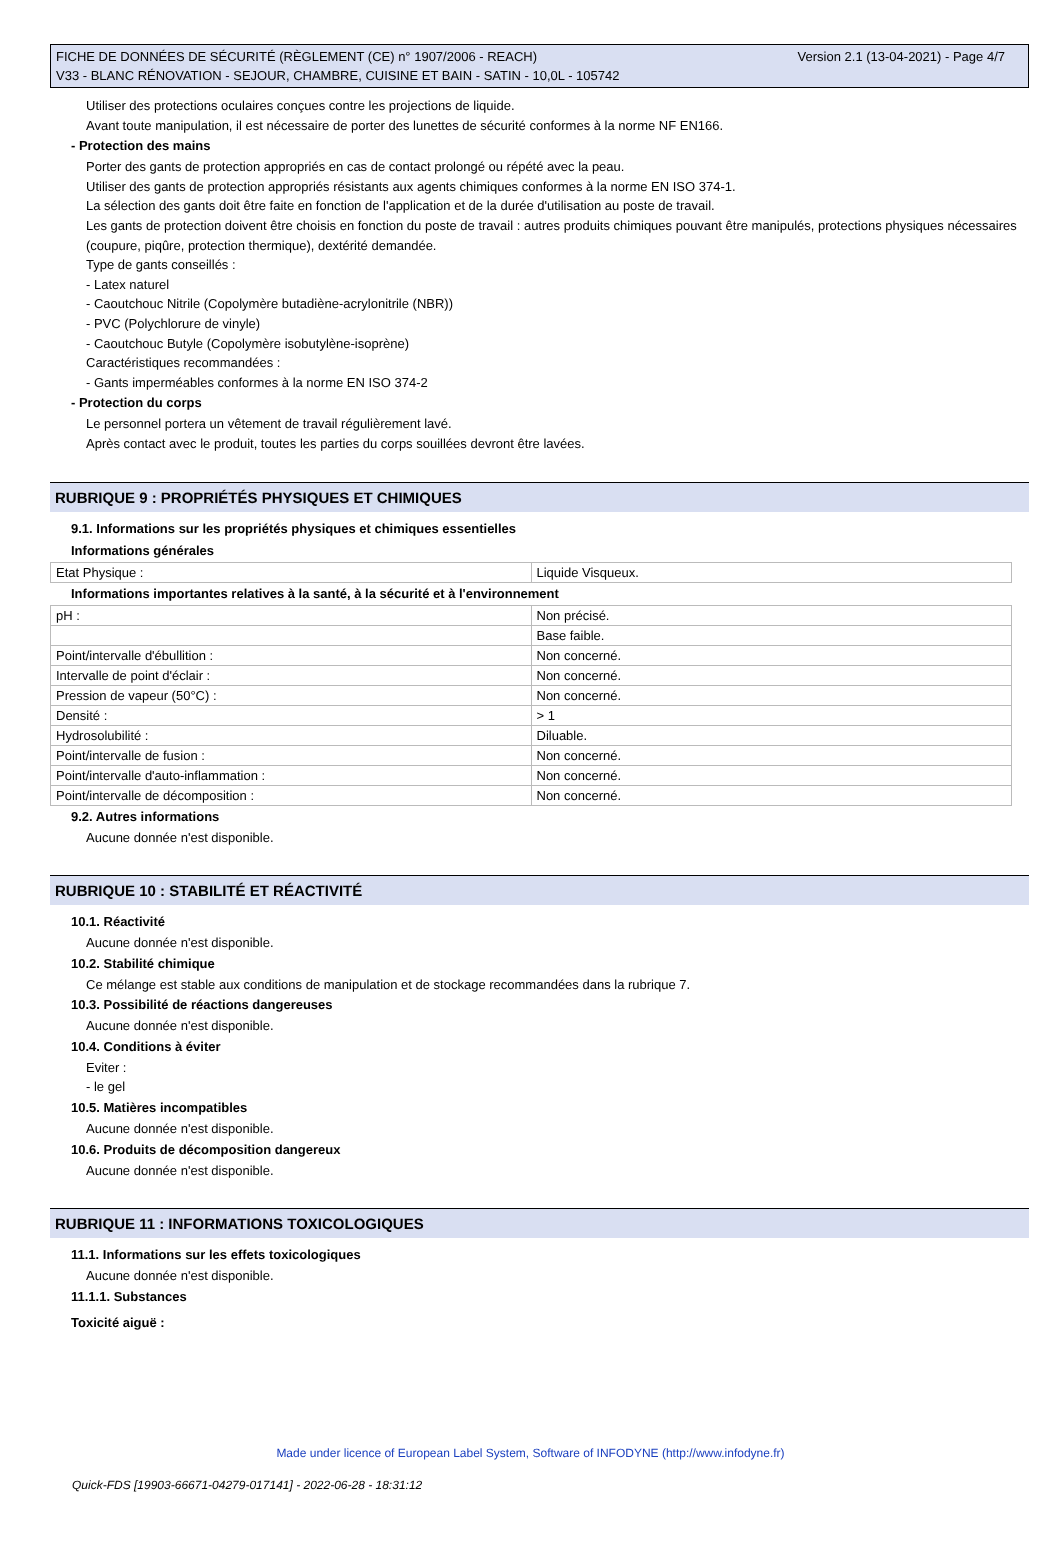Version 2.1 (13-04-2021) - Page 4/7 FICHE DE DONNÉES DE SÉCURITÉ (RÈGLEMENT (CE) n° 1907/2006 - REACH)
V33 - BLANC RÉNOVATION - SEJOUR, CHAMBRE, CUISINE ET BAIN - SATIN - 10,0L - 105742
Utiliser des protections oculaires conçues contre les projections de liquide.
Avant toute manipulation, il est nécessaire de porter des lunettes de sécurité conformes à la norme NF EN166.
- Protection des mains
Porter des gants de protection appropriés en cas de contact prolongé ou répété avec la peau.
Utiliser des gants de protection appropriés résistants aux agents chimiques conformes à la norme EN ISO 374-1.
La sélection des gants doit être faite en fonction de l'application et de la durée d'utilisation au poste de travail.
Les gants de protection doivent être choisis en fonction du poste de travail : autres produits chimiques pouvant être manipulés, protections physiques nécessaires (coupure, piqûre, protection thermique), dextérité demandée.
Type de gants conseillés :
- Latex naturel
- Caoutchouc Nitrile (Copolymère butadiène-acrylonitrile (NBR))
- PVC (Polychlorure de vinyle)
- Caoutchouc Butyle (Copolymère isobutylène-isoprène)
Caractéristiques recommandées :
- Gants imperméables conformes à la norme EN ISO 374-2
- Protection du corps
Le personnel portera un vêtement de travail régulièrement lavé.
Après contact avec le produit, toutes les parties du corps souillées devront être lavées.
RUBRIQUE 9 : PROPRIÉTÉS PHYSIQUES ET CHIMIQUES
9.1. Informations sur les propriétés physiques et chimiques essentielles
Informations générales
| Etat Physique : | Liquide Visqueux. |
Informations importantes relatives à la santé, à la sécurité et à l'environnement
| pH : | Non précisé. |
| | Base faible. |
| Point/intervalle d'ébullition : | Non concerné. |
| Intervalle de point d'éclair : | Non concerné. |
| Pression de vapeur (50°C) : | Non concerné. |
| Densité : | > 1 |
| Hydrosolubilité : | Diluable. |
| Point/intervalle de fusion : | Non concerné. |
| Point/intervalle d'auto-inflammation : | Non concerné. |
| Point/intervalle de décomposition : | Non concerné. |
9.2. Autres informations
Aucune donnée n'est disponible.
RUBRIQUE 10 : STABILITÉ ET RÉACTIVITÉ
10.1. Réactivité
Aucune donnée n'est disponible.
10.2. Stabilité chimique
Ce mélange est stable aux conditions de manipulation et de stockage recommandées dans la rubrique 7.
10.3. Possibilité de réactions dangereuses
Aucune donnée n'est disponible.
10.4. Conditions à éviter
Eviter :
- le gel
10.5. Matières incompatibles
Aucune donnée n'est disponible.
10.6. Produits de décomposition dangereux
Aucune donnée n'est disponible.
RUBRIQUE 11 : INFORMATIONS TOXICOLOGIQUES
11.1. Informations sur les effets toxicologiques
Aucune donnée n'est disponible.
11.1.1. Substances
Toxicité aiguë :
Made under licence of European Label System, Software of INFODYNE (http://www.infodyne.fr)
Quick-FDS [19903-66671-04279-017141] - 2022-06-28 - 18:31:12